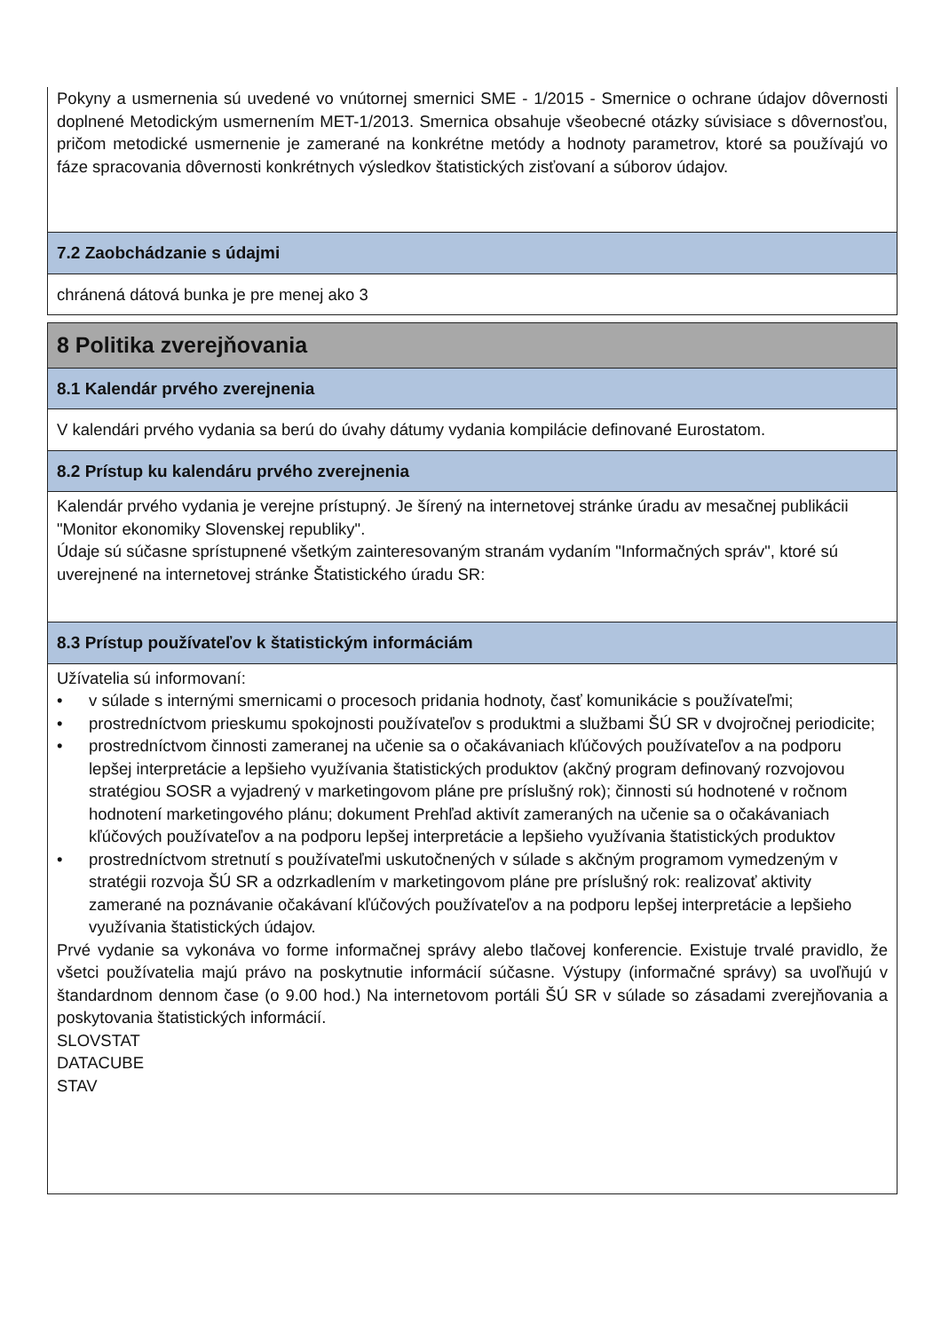Pokyny a usmernenia sú uvedené vo vnútornej smernici SME - 1/2015 - Smernice o ochrane údajov dôvernosti doplnené Metodickým usmernením MET-1/2013. Smernica obsahuje všeobecné otázky súvisiace s dôvernosťou, pričom metodické usmernenie je zamerané na konkrétne metódy a hodnoty parametrov, ktoré sa používajú vo fáze spracovania dôvernosti konkrétnych výsledkov štatistických zisťovaní a súborov údajov.
7.2 Zaobchádzanie s údajmi
chránená dátová bunka je pre menej ako 3
8 Politika zverejňovania
8.1 Kalendár prvého zverejnenia
V kalendári prvého vydania sa berú do úvahy dátumy vydania kompilácie definované Eurostatom.
8.2 Prístup ku kalendáru prvého zverejnenia
Kalendár prvého vydania je verejne prístupný. Je šírený na internetovej stránke úradu av mesačnej publikácii "Monitor ekonomiky Slovenskej republiky".
Údaje sú súčasne sprístupnené všetkým zainteresovaným stranám vydaním "Informačných správ", ktoré sú uverejnené na internetovej stránke Štatistického úradu SR:
8.3 Prístup používateľov k štatistickým informáciám
Užívatelia sú informovaní:
• v súlade s internými smernicami o procesoch pridania hodnoty, časť komunikácie s používateľmi;
• prostredníctvom prieskumu spokojnosti používateľov s produktmi a službami ŠÚ SR v dvojročnej periodicite;
• prostredníctvom činnosti zameranej na učenie sa o očakávaniach kľúčových používateľov a na podporu lepšej interpretácie a lepšieho využívania štatistických produktov (akčný program definovaný rozvojovou stratégiou SOSR a vyjadrený v marketingovom pláne pre príslušný rok); činnosti sú hodnotené v ročnom hodnotení marketingového plánu; dokument Prehľad aktivít zameraných na učenie sa o očakávaniach kľúčových používateľov a na podporu lepšej interpretácie a lepšieho využívania štatistických produktov
• prostredníctvom stretnutí s používateľmi uskutočnených v súlade s akčným programom vymedzeným v stratégii rozvoja ŠÚ SR a odzrkadlením v marketingovom pláne pre príslušný rok: realizovať aktivity zamerané na poznávanie očakávaní kľúčových používateľov a na podporu lepšej interpretácie a lepšieho využívania štatistických údajov.
Prvé vydanie sa vykonáva vo forme informačnej správy alebo tlačovej konferencie. Existuje trvalé pravidlo, že všetci používatelia majú právo na poskytnutie informácií súčasne. Výstupy (informačné správy) sa uvoľňujú v štandardnom dennom čase (o 9.00 hod.) Na internetovom portáli ŠÚ SR v súlade so zásadami zverejňovania a poskytovania štatistických informácií.
SLOVSTAT
DATACUBE
STAV